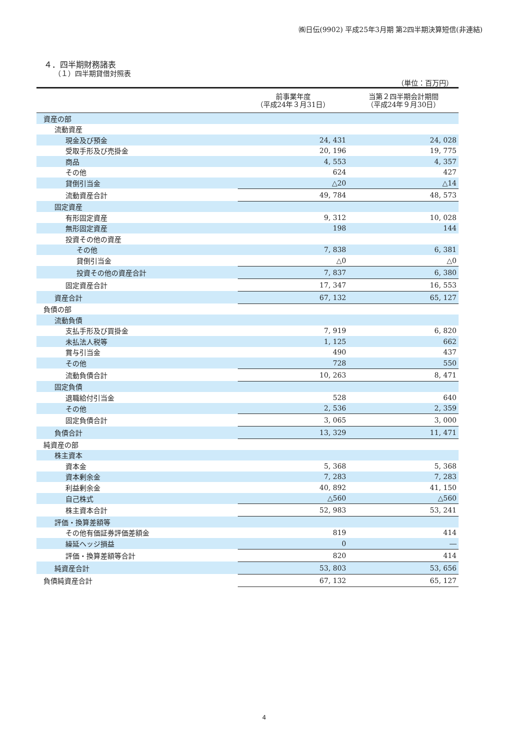㈱日伝(9902) 平成25年3月期 第2四半期決算短信(非連結)
４．四半期財務諸表
（１）四半期貸借対照表
（単位：百万円）
| | 前事業年度 （平成24年３月31日） | 当第２四半期会計期間 （平成24年９月30日） |
| --- | --- | --- |
| 資産の部 | | |
| 流動資産 | | |
| 現金及び預金 | 24, 431 | 24, 028 |
| 受取手形及び売掛金 | 20, 196 | 19, 775 |
| 商品 | 4, 553 | 4, 357 |
| その他 | 624 | 427 |
| 貸倒引当金 | △20 | △14 |
| 流動資産合計 | 49, 784 | 48, 573 |
| 固定資産 | | |
| 有形固定資産 | 9, 312 | 10, 028 |
| 無形固定資産 | 198 | 144 |
| 投資その他の資産 | | |
| その他 | 7, 838 | 6, 381 |
| 貸倒引当金 | △0 | △0 |
| 投資その他の資産合計 | 7, 837 | 6, 380 |
| 固定資産合計 | 17, 347 | 16, 553 |
| 資産合計 | 67, 132 | 65, 127 |
| 負債の部 | | |
| 流動負債 | | |
| 支払手形及び買掛金 | 7, 919 | 6, 820 |
| 未払法人税等 | 1, 125 | 662 |
| 賞与引当金 | 490 | 437 |
| その他 | 728 | 550 |
| 流動負債合計 | 10, 263 | 8, 471 |
| 固定負債 | | |
| 退職給付引当金 | 528 | 640 |
| その他 | 2, 536 | 2, 359 |
| 固定負債合計 | 3, 065 | 3, 000 |
| 負債合計 | 13, 329 | 11, 471 |
| 純資産の部 | | |
| 株主資本 | | |
| 資本金 | 5, 368 | 5, 368 |
| 資本剰余金 | 7, 283 | 7, 283 |
| 利益剰余金 | 40, 892 | 41, 150 |
| 自己株式 | △560 | △560 |
| 株主資本合計 | 52, 983 | 53, 241 |
| 評価・換算差額等 | | |
| その他有価証券評価差額金 | 819 | 414 |
| 繰延ヘッジ損益 | 0 | ― |
| 評価・換算差額等合計 | 820 | 414 |
| 純資産合計 | 53, 803 | 53, 656 |
| 負債純資産合計 | 67, 132 | 65, 127 |
4